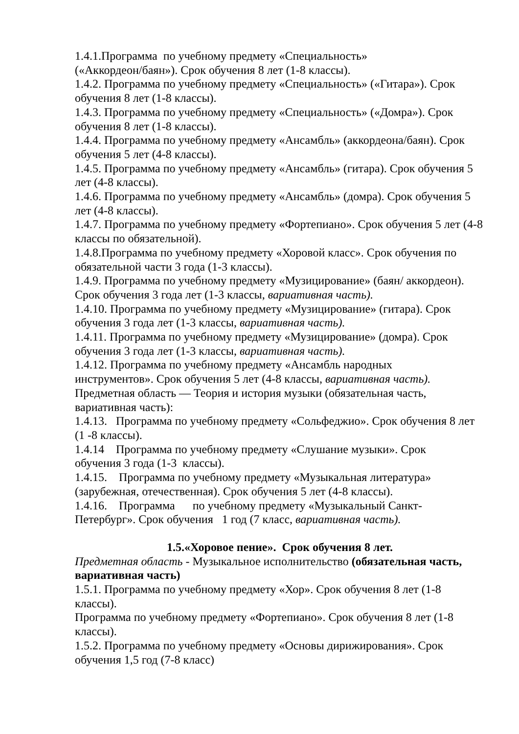1.4.1.Программа по учебному предмету «Специальность»
(«Аккордеон/баян»). Срок обучения 8 лет (1-8 классы).
1.4.2. Программа по учебному предмету «Специальность» («Гитара»). Срок обучения 8 лет (1-8 классы).
1.4.3. Программа по учебному предмету «Специальность» («Домра»). Срок обучения 8 лет (1-8 классы).
1.4.4. Программа по учебному предмету «Ансамбль» (аккордеона/баян). Срок обучения 5 лет (4-8 классы).
1.4.5. Программа по учебному предмету «Ансамбль» (гитара). Срок обучения 5 лет (4-8 классы).
1.4.6. Программа по учебному предмету «Ансамбль» (домра). Срок обучения 5 лет (4-8 классы).
1.4.7. Программа по учебному предмету «Фортепиано». Срок обучения 5 лет (4-8 классы по обязательной).
1.4.8.Программа по учебному предмету «Хоровой класс». Срок обучения по обязательной части 3 года (1-3 классы).
1.4.9. Программа по учебному предмету «Музицирование» (баян/ аккордеон). Срок обучения 3 года лет (1-3 классы, вариативная часть).
1.4.10. Программа по учебному предмету «Музицирование» (гитара). Срок обучения 3 года лет (1-3 классы, вариативная часть).
1.4.11. Программа по учебному предмету «Музицирование» (домра). Срок обучения 3 года лет (1-3 классы, вариативная часть).
1.4.12. Программа по учебному предмету «Ансамбль народных
инструментов». Срок обучения 5 лет (4-8 классы, вариативная часть).
Предметная область — Теория и история музыки (обязательная часть,
вариативная часть):
1.4.13. Программа по учебному предмету «Сольфеджио». Срок обучения 8 лет (1 -8 классы).
1.4.14 Программа по учебному предмету «Слушание музыки». Срок
обучения 3 года (1-3 классы).
1.4.15. Программа по учебному предмету «Музыкальная литература»
(зарубежная, отечественная). Срок обучения 5 лет (4-8 классы).
1.4.16. Программа по учебному предмету «Музыкальный Санкт-
Петербург». Срок обучения 1 год (7 класс, вариативная часть).
1.5.«Хоровое пение». Срок обучения 8 лет.
Предметная область - Музыкальное исполнительство (обязательная часть, вариативная часть)
1.5.1. Программа по учебному предмету «Хор». Срок обучения 8 лет (1-8
классы).
Программа по учебному предмету «Фортепиано». Срок обучения 8 лет (1-8
классы).
1.5.2. Программа по учебному предмету «Основы дирижирования». Срок
обучения 1,5 год (7-8 класс)